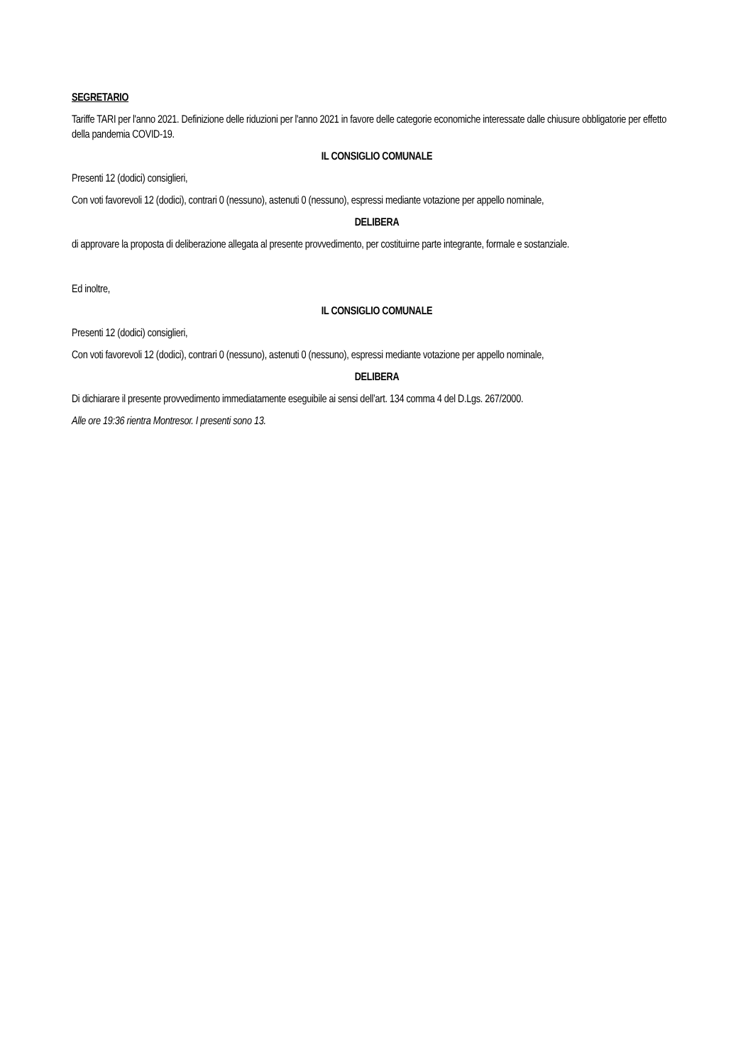SEGRETARIO
Tariffe TARI per l'anno 2021. Definizione delle riduzioni per l'anno 2021 in favore delle categorie economiche interessate dalle chiusure obbligatorie per effetto della pandemia COVID-19.
IL CONSIGLIO COMUNALE
Presenti 12 (dodici) consiglieri,
Con voti favorevoli 12 (dodici), contrari 0 (nessuno), astenuti 0 (nessuno), espressi mediante votazione per appello nominale,
DELIBERA
di approvare la proposta di deliberazione allegata al presente provvedimento, per costituirne parte integrante, formale e sostanziale.
Ed inoltre,
IL CONSIGLIO COMUNALE
Presenti 12 (dodici) consiglieri,
Con voti favorevoli 12 (dodici), contrari 0 (nessuno), astenuti 0 (nessuno), espressi mediante votazione per appello nominale,
DELIBERA
Di dichiarare il presente provvedimento immediatamente eseguibile ai sensi dell’art. 134 comma 4 del D.Lgs. 267/2000.
Alle ore 19:36 rientra Montresor. I presenti sono 13.